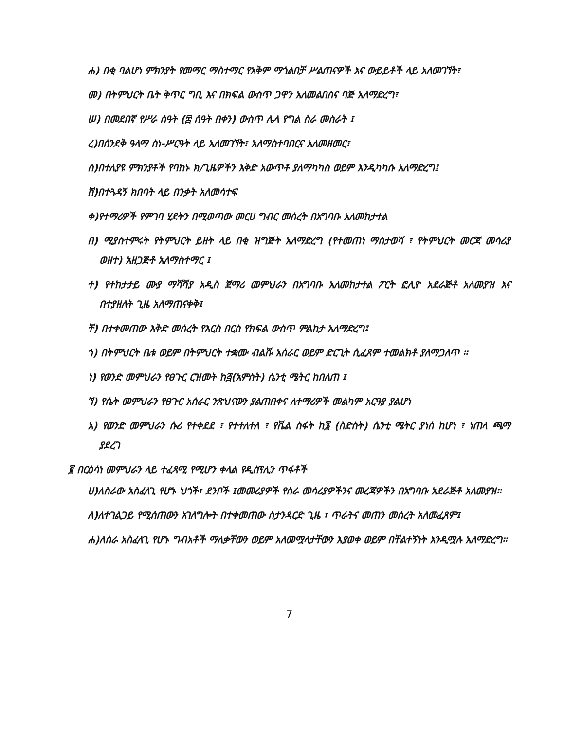ሐ) በቂ ባልሆነ ምክንያት የመማር ማስተማር የአቅም ማጎልበቻ ሥልጠናዎች እና ውይይቶች ላይ አለመገኘት፣
መ) በትምህርት ቤት ቅጥር ግቢ እና በክፍል ውስጥ ጋዋን አለመልበስና ባጅ አለማድረግ፣
ሠ) በመደበኛ የሥራ ሰዓት (፰ ሰዓት በቀን) ውስጥ ሌላ የግል ስራ መስራት ፤
ረ)በሰንደቅ ዓላማ ስነ-ሥርዓት ላይ አለመገኘት፣ አለማስተባበርና አለመዘመር፣
ሰ)በተለያዩ ምክንያቶች የባከኑ ክ/ጊዜዎችን እቅድ አውጥቶ ያለማካካስ ወይም እንዲካካሱ አለማድረግ፤
ሸ)በተጓዳኝ ክበባት ላይ በንቃት አለመሳተፍ
ቀ)የተማሪዎች የምገባ ሂደትን በሚወጣው መርሀ ግብር መሰረት በአግባቡ አለመከታተል
በ) ሚያስተምሩት የትምህርት ይዘት ላይ በቂ ዝግጅት አለማድረግ (የተመጠነ ማስታወሻ ፣ የትምህርት መርጃ መሳሪያ ወዘተ) አዘጋጅቶ አለማስተማር ፤
ተ) የተከታታይ ሙያ ማሻሻያ አዲስ ጀማሪ መምህራን በአግባቡ አለመከታተል ፖርት ፎሊዮ አደራጅቶ አለመያዝ እና በተያዘለት ጊዜ አለማጠናቀቅ፤
ቸ) በተቀመጠው እቅድ መሰረት የእርስ በርስ የክፍል ውስጥ ምልከታ አለማድረግ፤
ኀ) በትምህርት ቤቱ ወይም በትምህርት ተቋሙ ብልሹ አሰራር ወይም ድርጊት ሲፈጸም ተመልክቶ ያለማጋለጥ ፡፡
ነ) የወንድ መምህራን የፀጉር ርዝመት ከ፭(አምስት) ሴንቲ ሜትር ከበለጠ ፤
ኘ) የሴት መምህራን የፀጉር አሰራር ንጽህናውን ያልጠበቀና ለተማሪዎች መልካም አርዓያ ያልሆነ
አ) የወንድ መምህራን ሱሪ የተቀደደ ፣ የተተለተለ ፣ የቬል ስፋት ከ፮ (ስድስት) ሴንቲ ሜትር ያነሰ ከሆነ ፣ ነጠላ ጫማ ያደረገ
፪ በርዕሳነ መምህራን ላይ ተፈጻሚ የሚሆን ቀላል የዲስፕሊን ጥፋቶች
ሀ)ለስራው አስፈላጊ የሆኑ ህጎች፣ ደንቦች ፤መመሪያዎች የስራ መሳሪያዎችንና መረጃዎችን በአግባቡ አደራጅቶ አለመያዝ፡፡
ለ)ለተገልጋይ የሚሰጠውን አገለግሎት በተቀመጠው ስታንዳርድ ጊዜ ፣ ጥራትና መጠን መሰረት አለመፈጸም፤
ሐ)ለስራ አስፈላጊ የሆኑ ግብአቶች ማለቃቸውን ወይም አለመሟላታቸውን እያወቀ ወይም በቸልተኝነት እንዲሟሉ አለማድረግ፡፡
7